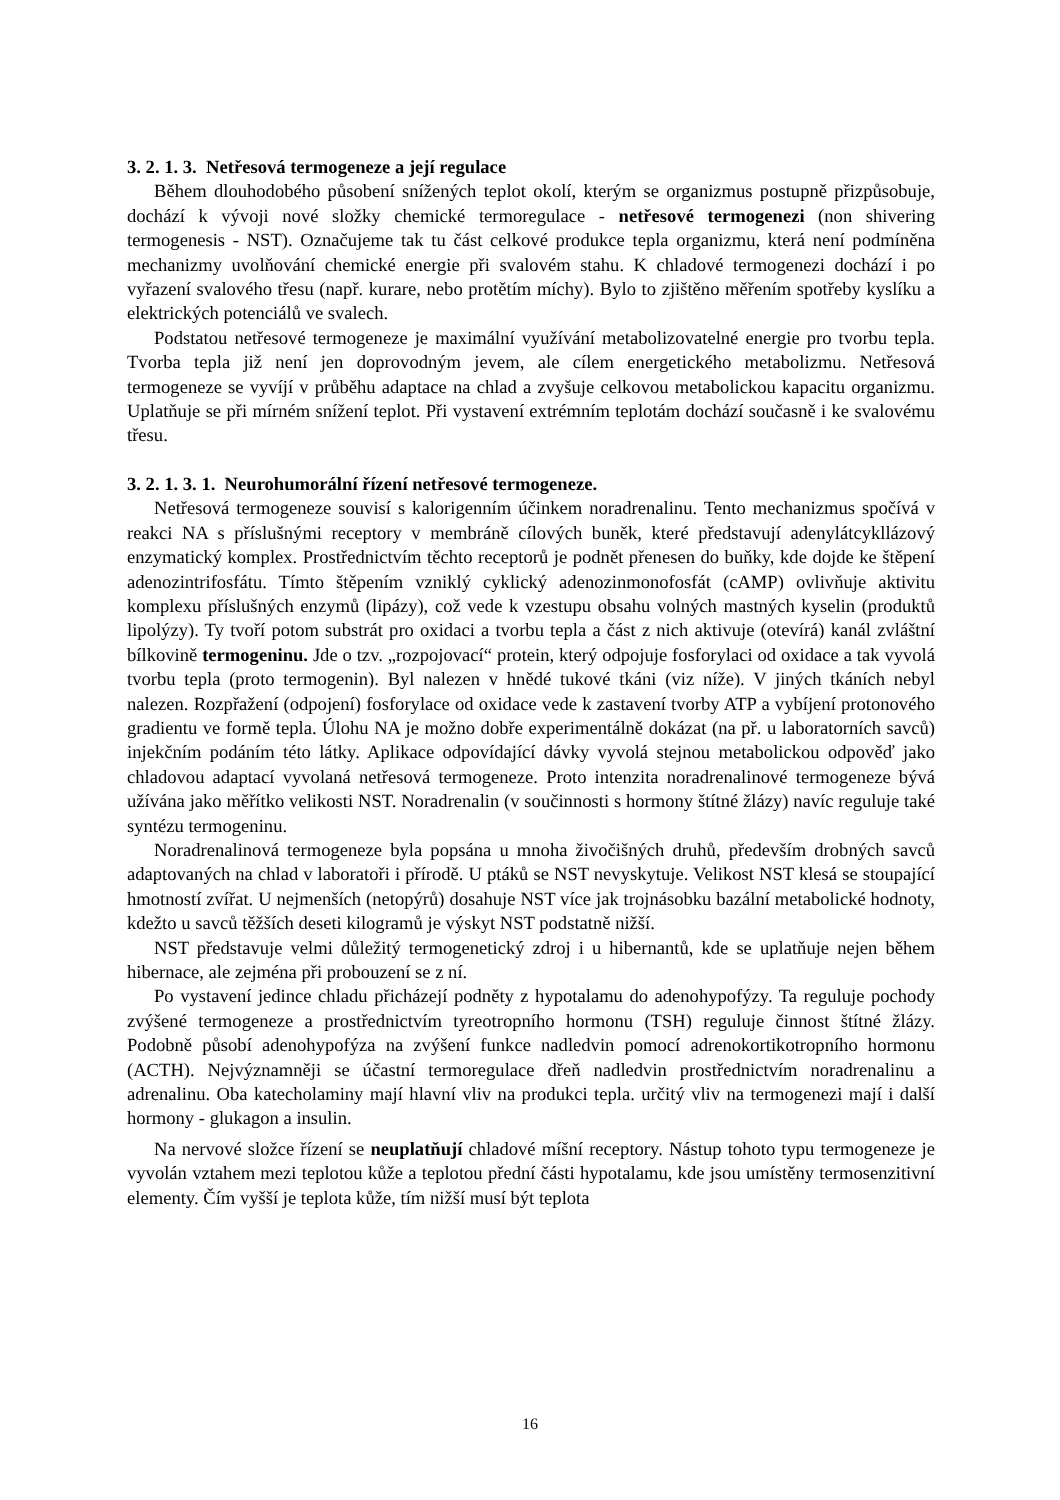3. 2. 1. 3. Netřesová termogeneze a její regulace
Během dlouhodobého působení snížených teplot okolí, kterým se organizmus postupně přizpůsobuje, dochází k vývoji nové složky chemické termoregulace - netřesové termogenezi (non shivering termogenesis - NST). Označujeme tak tu část celkové produkce tepla organizmu, která není podmíněna mechanizmy uvolňování chemické energie při svalovém stahu. K chladové termogenezi dochází i po vyřazení svalového třesu (např. kurare, nebo protětím míchy). Bylo to zjištěno měřením spotřeby kyslíku a elektrických potenciálů ve svalech.
Podstatou netřesové termogeneze je maximální využívání metabolizovatelné energie pro tvorbu tepla. Tvorba tepla již není jen doprovodným jevem, ale cílem energetického metabolizmu. Netřesová termogeneze se vyvíjí v průběhu adaptace na chlad a zvyšuje celkovou metabolickou kapacitu organizmu. Uplatňuje se při mírném snížení teplot. Při vystavení extrémním teplotám dochází současně i ke svalovému třesu.
3. 2. 1. 3. 1. Neurohumorální řízení netřesové termogeneze.
Netřesová termogeneze souvisí s kalorigenním účinkem noradrenalinu. Tento mechanizmus spočívá v reakci NA s příslušnými receptory v membráně cílových buněk, které představují adenylátcykllázový enzymatický komplex. Prostřednictvím těchto receptorů je podnět přenesen do buňky, kde dojde ke štěpení adenozintrifosfátu. Tímto štěpením vzniklý cyklický adenozinmonofosfát (cAMP) ovlivňuje aktivitu komplexu příslušných enzymů (lipázy), což vede k vzestupu obsahu volných mastných kyselin (produktů lipolýzy). Ty tvoří potom substrát pro oxidaci a tvorbu tepla a část z nich aktivuje (otevírá) kanál zvláštní bílkovině termogeninu. Jde o tzv. „rozpojovací“ protein, který odpojuje fosforylaci od oxidace a tak vyvolá tvorbu tepla (proto termogenin). Byl nalezen v hnědé tukové tkáni (viz níže). V jiných tkáních nebyl nalezen. Rozpřažení (odpojení) fosforylace od oxidace vede k zastavení tvorby ATP a vybíjení protonového gradientu ve formě tepla. Úlohu NA je možno dobře experimentálně dokázat (na př. u laboratorních savců) injekčním podáním této látky. Aplikace odpovídající dávky vyvolá stejnou metabolickou odpověď jako chladovou adaptací vyvolaná netřesová termogeneze. Proto intenzita noradrenalinové termogeneze bývá užívána jako měřítko velikosti NST. Noradrenalin (v součinnosti s hormony štítné žlázy) navíc reguluje také syntézu termogeninu.
Noradrenalinová termogeneze byla popsána u mnoha živočišných druhů, především drobných savců adaptovaných na chlad v laboratoři i přírodě. U ptáků se NST nevyskytuje. Velikost NST klesá se stoupající hmotností zvířat. U nejmenších (netopýrů) dosahuje NST více jak trojnásobku bazální metabolické hodnoty, kdežto u savců těžších deseti kilogramů je výskyt NST podstatně nižší.
NST představuje velmi důležitý termogenetický zdroj i u hibernantů, kde se uplatňuje nejen během hibernace, ale zejména při probouzení se z ní.
Po vystavení jedince chladu přicházejí podněty z hypotalamu do adenohypofýzy. Ta reguluje pochody zvýšené termogeneze a prostřednictvím tyreotropního hormonu (TSH) reguluje činnost štítné žlázy. Podobně působí adenohypofýza na zvýšení funkce nadledvin pomocí adrenokortikotropního hormonu (ACTH). Nejvýznamněji se účastní termoregulace dřeň nadledvin prostřednictvím noradrenalinu a adrenalinu. Oba katecholaminy mají hlavní vliv na produkci tepla. určitý vliv na termogenezi mají i další hormony - glukagon a insulin.
Na nervové složce řízení se neuplatňují chladové míšní receptory. Nástup tohoto typu termogeneze je vyvolán vztahem mezi teplotou kůže a teplotou přední části hypotalamu, kde jsou umístěny termosenzitivní elementy. Čím vyšší je teplota kůže, tím nižší musí být teplota
16